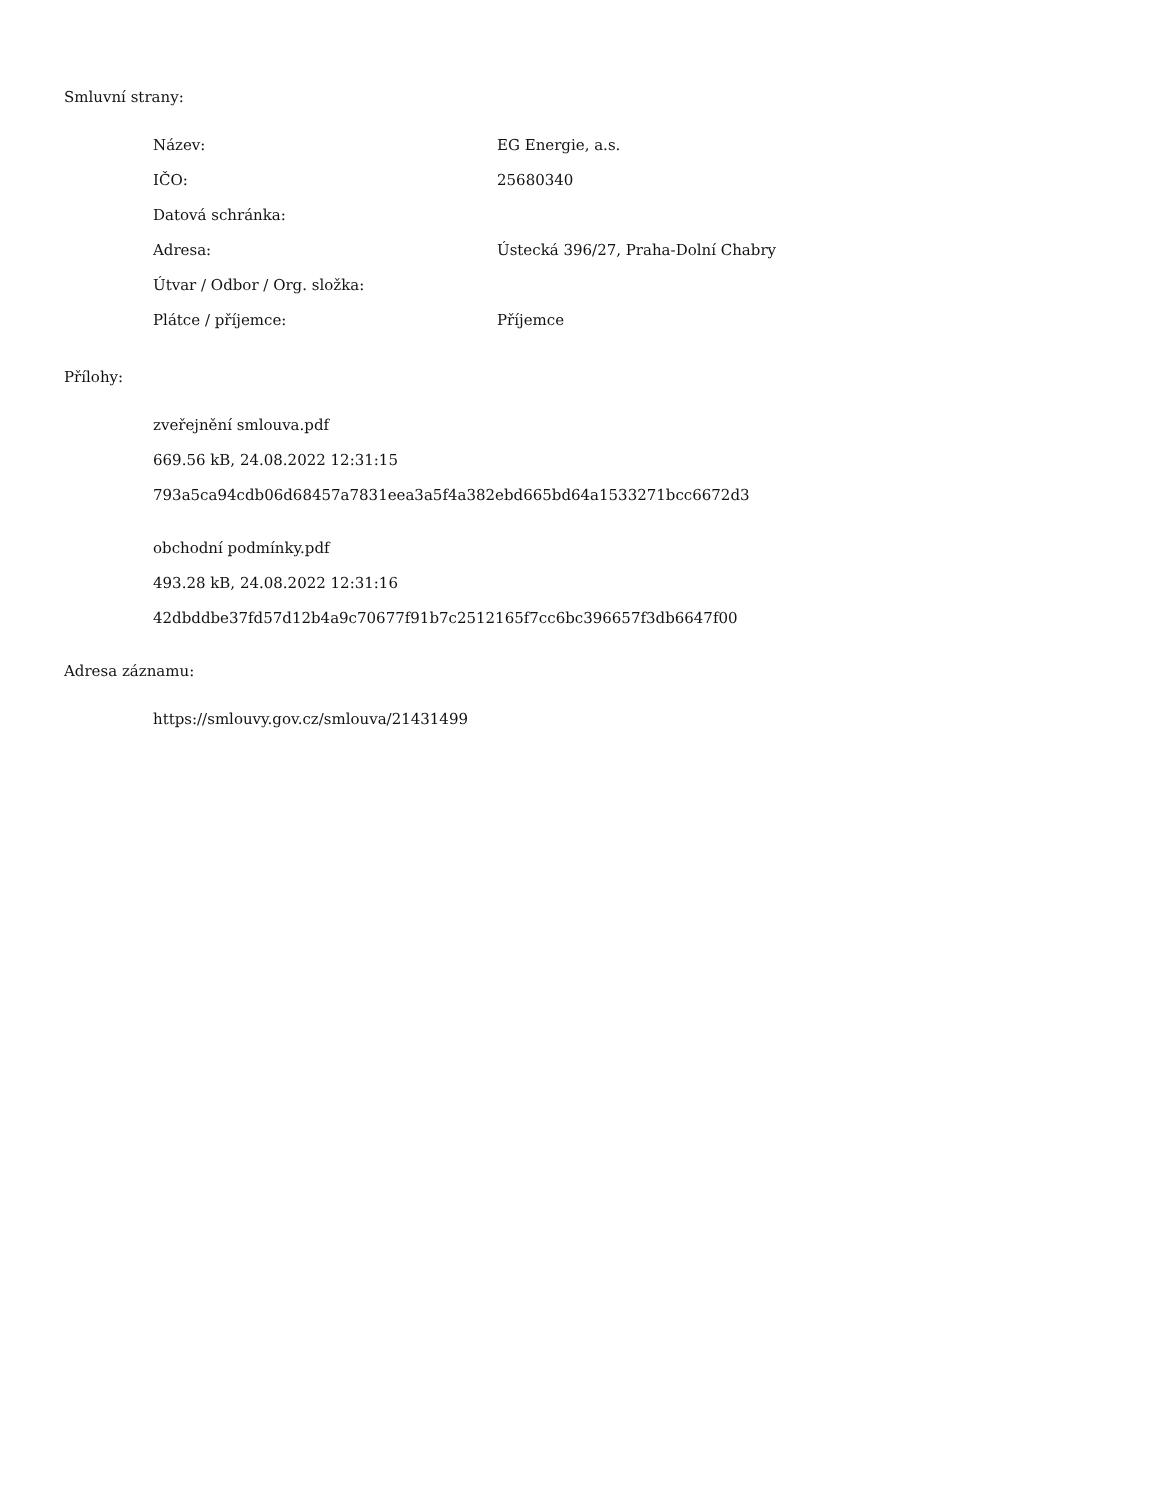Smluvní strany:
| Název: | EG Energie, a.s. |
| IČO: | 25680340 |
| Datová schránka: | |
| Adresa: | Ústecká 396/27, Praha-Dolní Chabry |
| Útvar / Odbor / Org. složka: | |
| Plátce / příjemce: | Příjemce |
Přílohy:
zveřejnění smlouva.pdf
669.56 kB, 24.08.2022 12:31:15
793a5ca94cdb06d68457a7831eea3a5f4a382ebd665bd64a1533271bcc6672d3
obchodní podmínky.pdf
493.28 kB, 24.08.2022 12:31:16
42dbddbe37fd57d12b4a9c70677f91b7c2512165f7cc6bc396657f3db6647f00
Adresa záznamu:
https://smlouvy.gov.cz/smlouva/21431499